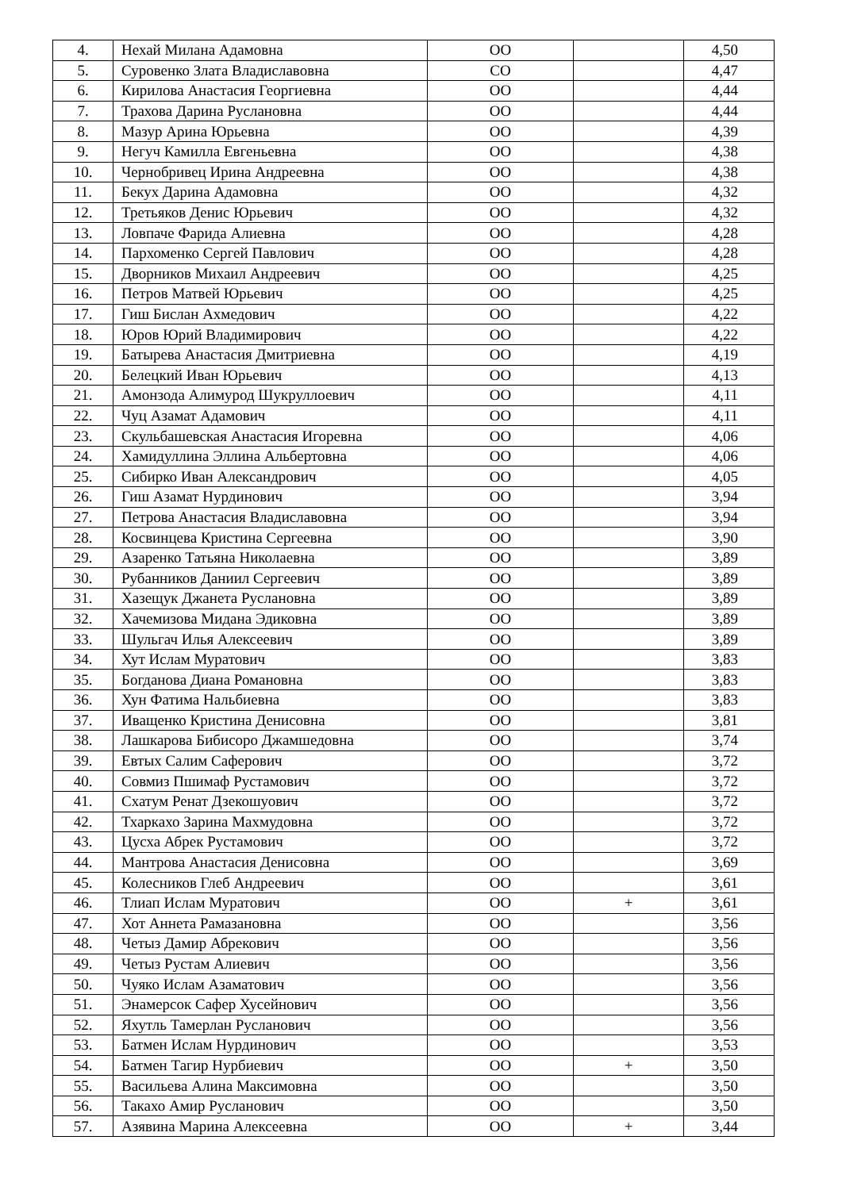| 4. | Нехай Милана Адамовна | ОО | | 4,50 |
| 5. | Суровенко Злата Владиславовна | СО | | 4,47 |
| 6. | Кирилова Анастасия Георгиевна | ОО | | 4,44 |
| 7. | Трахова Дарина Руслановна | ОО | | 4,44 |
| 8. | Мазур Арина Юрьевна | ОО | | 4,39 |
| 9. | Негуч Камилла Евгеньевна | ОО | | 4,38 |
| 10. | Чернобривец Ирина Андреевна | ОО | | 4,38 |
| 11. | Бекух Дарина Адамовна | ОО | | 4,32 |
| 12. | Третьяков Денис Юрьевич | ОО | | 4,32 |
| 13. | Ловпаче Фарида Алиевна | ОО | | 4,28 |
| 14. | Пархоменко Сергей Павлович | ОО | | 4,28 |
| 15. | Дворников Михаил Андреевич | ОО | | 4,25 |
| 16. | Петров Матвей Юрьевич | ОО | | 4,25 |
| 17. | Гиш Бислан Ахмедович | ОО | | 4,22 |
| 18. | Юров Юрий Владимирович | ОО | | 4,22 |
| 19. | Батырева Анастасия Дмитриевна | ОО | | 4,19 |
| 20. | Белецкий Иван Юрьевич | ОО | | 4,13 |
| 21. | Амонзода Алимурод Шукруллоевич | ОО | | 4,11 |
| 22. | Чуц Азамат Адамович | ОО | | 4,11 |
| 23. | Скульбашевская Анастасия Игоревна | ОО | | 4,06 |
| 24. | Хамидуллина Эллина Альбертовна | ОО | | 4,06 |
| 25. | Сибирко Иван Александрович | ОО | | 4,05 |
| 26. | Гиш Азамат Нурдинович | ОО | | 3,94 |
| 27. | Петрова Анастасия Владиславовна | ОО | | 3,94 |
| 28. | Косвинцева Кристина Сергеевна | ОО | | 3,90 |
| 29. | Азаренко Татьяна Николаевна | ОО | | 3,89 |
| 30. | Рубанников Даниил Сергеевич | ОО | | 3,89 |
| 31. | Хазещук Джанета Руслановна | ОО | | 3,89 |
| 32. | Хачемизова Мидана Эдиковна | ОО | | 3,89 |
| 33. | Шульгач Илья Алексеевич | ОО | | 3,89 |
| 34. | Хут Ислам Муратович | ОО | | 3,83 |
| 35. | Богданова Диана Романовна | ОО | | 3,83 |
| 36. | Хун Фатима Нальбиевна | ОО | | 3,83 |
| 37. | Иващенко Кристина Денисовна | ОО | | 3,81 |
| 38. | Лашкарова Бибисоро Джамшедовна | ОО | | 3,74 |
| 39. | Евтых Салим Саферович | ОО | | 3,72 |
| 40. | Совмиз Пшимаф Рустамович | ОО | | 3,72 |
| 41. | Схатум Ренат Дзекошуович | ОО | | 3,72 |
| 42. | Тхаркахо Зарина Махмудовна | ОО | | 3,72 |
| 43. | Цусха Абрек Рустамович | ОО | | 3,72 |
| 44. | Мантрова Анастасия Денисовна | ОО | | 3,69 |
| 45. | Колесников Глеб Андреевич | ОО | | 3,61 |
| 46. | Тлиап Ислам Муратович | ОО | + | 3,61 |
| 47. | Хот Аннета Рамазановна | ОО | | 3,56 |
| 48. | Четыз Дамир Абрекович | ОО | | 3,56 |
| 49. | Четыз Рустам Алиевич | ОО | | 3,56 |
| 50. | Чуяко Ислам Азаматович | ОО | | 3,56 |
| 51. | Энамерсок Сафер Хусейнович | ОО | | 3,56 |
| 52. | Яхутль Тамерлан Русланович | ОО | | 3,56 |
| 53. | Батмен Ислам Нурдинович | ОО | | 3,53 |
| 54. | Батмен Тагир Нурбиевич | ОО | + | 3,50 |
| 55. | Васильева Алина Максимовна | ОО | | 3,50 |
| 56. | Такахо Амир Русланович | ОО | | 3,50 |
| 57. | Азявина Марина Алексеевна | ОО | + | 3,44 |